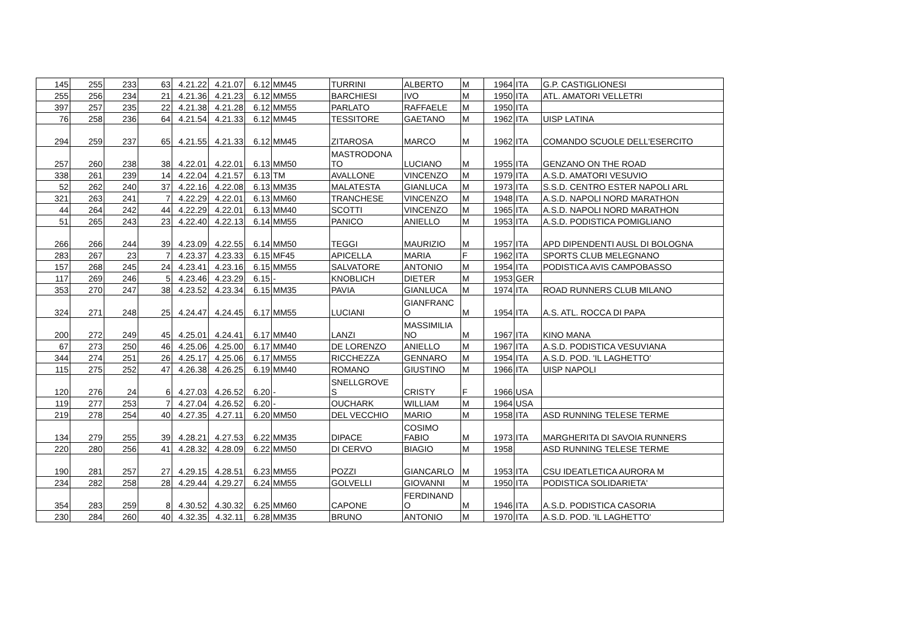| 145 | 255 | 233 | 63 | 4.21.22 | 4.21.07 | 6.12 | MM45 | TURRINI | ALBERTO | M | 1964 | ITA | G.P. CASTIGLIONESI |
| 255 | 256 | 234 | 21 | 4.21.36 | 4.21.23 | 6.12 | MM55 | BARCHIESI | IVO | M | 1950 | ITA | ATL. AMATORI VELLETRI |
| 397 | 257 | 235 | 22 | 4.21.38 | 4.21.28 | 6.12 | MM55 | PARLATO | RAFFAELE | M | 1950 | ITA | |
| 76 | 258 | 236 | 64 | 4.21.54 | 4.21.33 | 6.12 | MM45 | TESSITORE | GAETANO | M | 1962 | ITA | UISP LATINA |
| 294 | 259 | 237 | 65 | 4.21.55 | 4.21.33 | 6.12 | MM45 | ZITAROSA | MARCO | M | 1962 | ITA | COMANDO SCUOLE DELL'ESERCITO |
| 257 | 260 | 238 | 38 | 4.22.01 | 4.22.01 | 6.13 | MM50 | MASTRODONA TO | LUCIANO | M | 1955 | ITA | GENZANO ON THE ROAD |
| 338 | 261 | 239 | 14 | 4.22.04 | 4.21.57 | 6.13 | TM | AVALLONE | VINCENZO | M | 1979 | ITA | A.S.D. AMATORI VESUVIO |
| 52 | 262 | 240 | 37 | 4.22.16 | 4.22.08 | 6.13 | MM35 | MALATESTA | GIANLUCA | M | 1973 | ITA | S.S.D. CENTRO ESTER NAPOLI ARL |
| 321 | 263 | 241 | 7 | 4.22.29 | 4.22.01 | 6.13 | MM60 | TRANCHESE | VINCENZO | M | 1948 | ITA | A.S.D. NAPOLI NORD MARATHON |
| 44 | 264 | 242 | 44 | 4.22.29 | 4.22.01 | 6.13 | MM40 | SCOTTI | VINCENZO | M | 1965 | ITA | A.S.D. NAPOLI NORD MARATHON |
| 51 | 265 | 243 | 23 | 4.22.40 | 4.22.13 | 6.14 | MM55 | PANICO | ANIELLO | M | 1953 | ITA | A.S.D. PODISTICA POMIGLIANO |
| 266 | 266 | 244 | 39 | 4.23.09 | 4.22.55 | 6.14 | MM50 | TEGGI | MAURIZIO | M | 1957 | ITA | APD DIPENDENTI AUSL DI BOLOGNA |
| 283 | 267 | 23 | 7 | 4.23.37 | 4.23.33 | 6.15 | MF45 | APICELLA | MARIA | F | 1962 | ITA | SPORTS CLUB MELEGNANO |
| 157 | 268 | 245 | 24 | 4.23.41 | 4.23.16 | 6.15 | MM55 | SALVATORE | ANTONIO | M | 1954 | ITA | PODISTICA AVIS CAMPOBASSO |
| 117 | 269 | 246 | 5 | 4.23.46 | 4.23.29 | 6.15 | - | KNOBLICH | DIETER | M | 1953 | GER | |
| 353 | 270 | 247 | 38 | 4.23.52 | 4.23.34 | 6.15 | MM35 | PAVIA | GIANLUCA | M | 1974 | ITA | ROAD RUNNERS CLUB MILANO |
| 324 | 271 | 248 | 25 | 4.24.47 | 4.24.45 | 6.17 | MM55 | LUCIANI | GIANFRANC O | M | 1954 | ITA | A.S. ATL. ROCCA DI PAPA |
| 200 | 272 | 249 | 45 | 4.25.01 | 4.24.41 | 6.17 | MM40 | LANZI | MASSIMILIA NO | M | 1967 | ITA | KINO MANA |
| 67 | 273 | 250 | 46 | 4.25.06 | 4.25.00 | 6.17 | MM40 | DE LORENZO | ANIELLO | M | 1967 | ITA | A.S.D. PODISTICA VESUVIANA |
| 344 | 274 | 251 | 26 | 4.25.17 | 4.25.06 | 6.17 | MM55 | RICCHEZZA | GENNARO | M | 1954 | ITA | A.S.D. POD. 'IL LAGHETTO' |
| 115 | 275 | 252 | 47 | 4.26.38 | 4.26.25 | 6.19 | MM40 | ROMANO | GIUSTINO | M | 1966 | ITA | UISP NAPOLI |
| 120 | 276 | 24 | 6 | 4.27.03 | 4.26.52 | 6.20 | - | SNELLGROVE S | CRISTY | F | 1966 | USA | |
| 119 | 277 | 253 | 7 | 4.27.04 | 4.26.52 | 6.20 | - | OUCHARK | WILLIAM | M | 1964 | USA | |
| 219 | 278 | 254 | 40 | 4.27.35 | 4.27.11 | 6.20 | MM50 | DEL VECCHIO | MARIO | M | 1958 | ITA | ASD RUNNING TELESE TERME |
| 134 | 279 | 255 | 39 | 4.28.21 | 4.27.53 | 6.22 | MM35 | DIPACE | COSIMO FABIO | M | 1973 | ITA | MARGHERITA DI SAVOIA RUNNERS |
| 220 | 280 | 256 | 41 | 4.28.32 | 4.28.09 | 6.22 | MM50 | DI CERVO | BIAGIO | M | 1958 | | ASD RUNNING TELESE TERME |
| 190 | 281 | 257 | 27 | 4.29.15 | 4.28.51 | 6.23 | MM55 | POZZI | GIANCARLO | M | 1953 | ITA | CSU IDEATLETICA AURORA M |
| 234 | 282 | 258 | 28 | 4.29.44 | 4.29.27 | 6.24 | MM55 | GOLVELLI | GIOVANNI | M | 1950 | ITA | PODISTICA SOLIDARIETA' |
| 354 | 283 | 259 | 8 | 4.30.52 | 4.30.32 | 6.25 | MM60 | CAPONE | FERDINAND O | M | 1946 | ITA | A.S.D. PODISTICA CASORIA |
| 230 | 284 | 260 | 40 | 4.32.35 | 4.32.11 | 6.28 | MM35 | BRUNO | ANTONIO | M | 1970 | ITA | A.S.D. POD. 'IL LAGHETTO' |